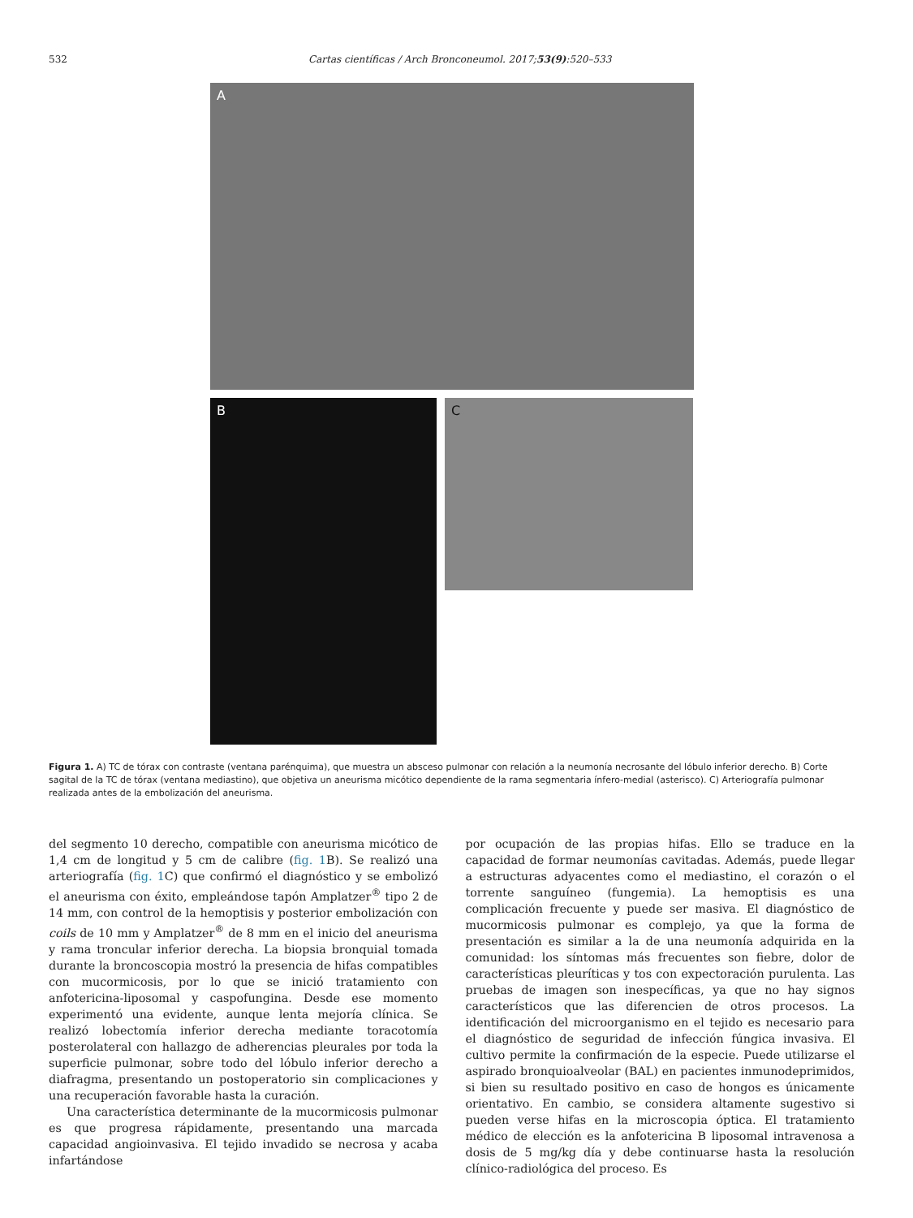532 Cartas científicas / Arch Bronconeumol. 2017;53(9):520–533
A
B
C
Figura 1. A) TC de tórax con contraste (ventana parénquima), que muestra un absceso pulmonar con relación a la neumonía necrosante del lóbulo inferior derecho. B) Corte sagital de la TC de tórax (ventana mediastino), que objetiva un aneurisma micótico dependiente de la rama segmentaria ínfero-medial (asterisco). C) Arteriografía pulmonar realizada antes de la embolización del aneurisma.
del segmento 10 derecho, compatible con aneurisma micótico de 1,4 cm de longitud y 5 cm de calibre (fig. 1 B). Se realizó una arteriografía (fig. 1 C) que confirmó el diagnóstico y se embolizó el aneurisma con éxito, empleándose tapón Amplatzer<sup>®</sup> tipo 2 de 14 mm, con control de la hemoptisis y posterior embolización con coils de 10 mm y Amplatzer<sup>®</sup> de 8 mm en el inicio del aneurisma y rama troncular inferior derecha. La biopsia bronquial tomada durante la broncoscopia mostró la presencia de hifas compatibles con mucormicosis, por lo que se inició tratamiento con anfotericina-liposomal y caspofungina. Desde ese momento experimentó una evidente, aunque lenta mejoría clínica. Se realizó lobectomía inferior derecha mediante toracotomía posterolateral con hallazgo de adherencias pleurales por toda la superficie pulmonar, sobre todo del lóbulo inferior derecho a diafragma, presentando un postoperatorio sin complicaciones y una recuperación favorable hasta la curación.
Una característica determinante de la mucormicosis pulmonar es que progresa rápidamente, presentando una marcada capacidad angioinvasiva. El tejido invadido se necrosa y acaba infartándose
por ocupación de las propias hifas. Ello se traduce en la capacidad de formar neumonías cavitadas. Además, puede llegar a estructuras adyacentes como el mediastino, el corazón o el torrente sanguíneo (fungemia). La hemoptisis es una complicación frecuente y puede ser masiva. El diagnóstico de mucormicosis pulmonar es complejo, ya que la forma de presentación es similar a la de una neumonía adquirida en la comunidad: los síntomas más frecuentes son fiebre, dolor de características pleuríticas y tos con expectoración purulenta. Las pruebas de imagen son inespecíficas, ya que no hay signos característicos que las diferencien de otros procesos. La identificación del microorganismo en el tejido es necesario para el diagnóstico de seguridad de infección fúngica invasiva. El cultivo permite la confirmación de la especie. Puede utilizarse el aspirado bronquioalveolar (BAL) en pacientes inmunodeprimidos, si bien su resultado positivo en caso de hongos es únicamente orientativo. En cambio, se considera altamente sugestivo si pueden verse hifas en la microscopia óptica. El tratamiento médico de elección es la anfotericina B liposomal intravenosa a dosis de 5 mg/kg día y debe continuarse hasta la resolución clínico-radiológica del proceso. Es